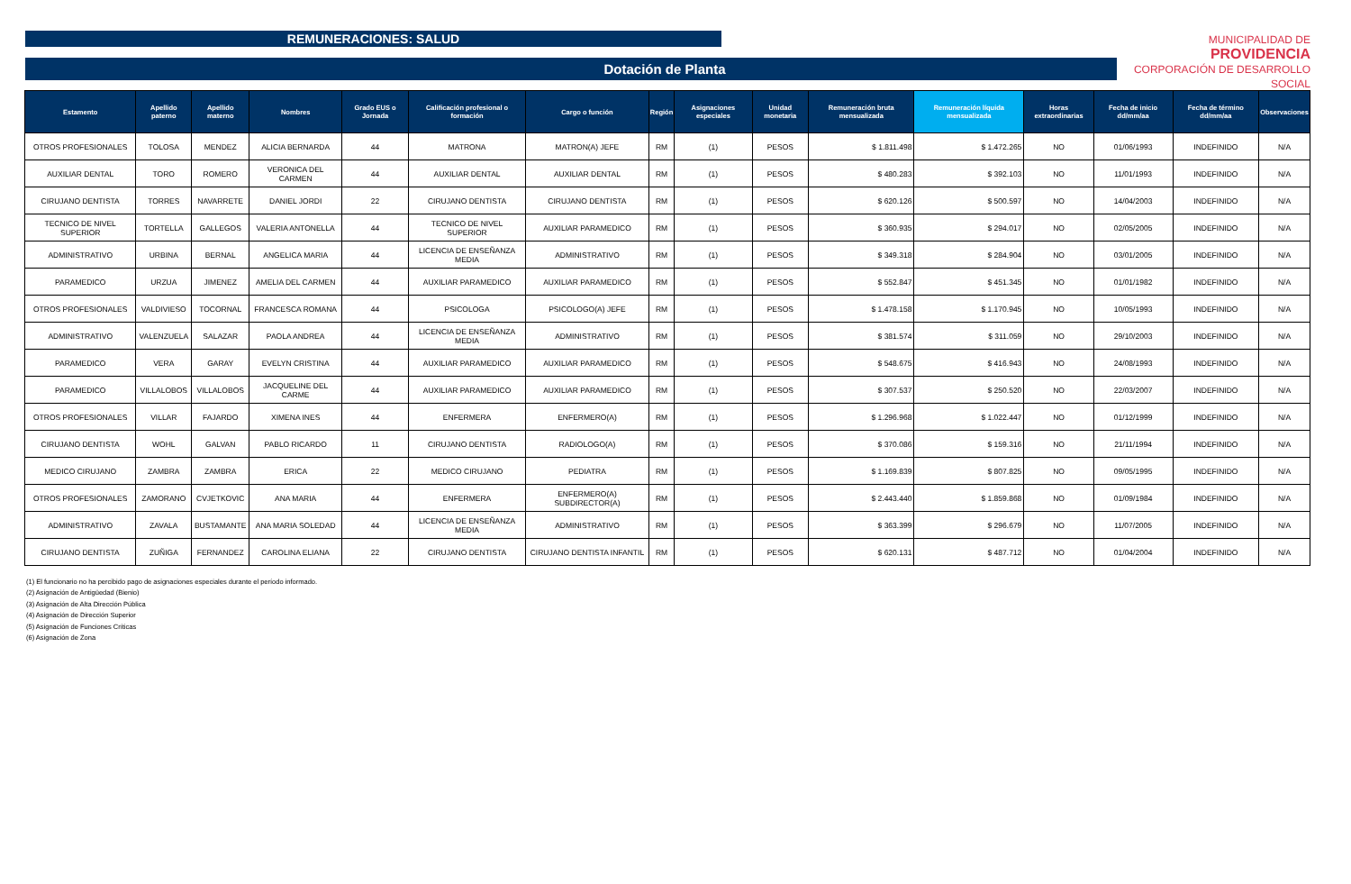REMUNERACIONES: SALUD
Dotación de Planta
MUNICIPALIDAD DE
PROVIDENCIA
CORPORACIÓN DE DESARROLLO SOCIAL
| Estamento | Apellido paterno | Apellido materno | Nombres | Grado EUS o Jornada | Calificación profesional o formación | Cargo o función | Región | Asignaciones especiales | Unidad monetaria | Remuneración bruta mensualizada | Remuneración líquida mensualizada | Horas extraordinarias | Fecha de inicio dd/mm/aa | Fecha de término dd/mm/aa | Observaciones |
| --- | --- | --- | --- | --- | --- | --- | --- | --- | --- | --- | --- | --- | --- | --- | --- |
| OTROS PROFESIONALES | TOLOSA | MENDEZ | ALICIA BERNARDA | 44 | MATRONA | MATRON(A) JEFE | RM | (1) | PESOS | $ 1.811.498 | $ 1.472.265 | NO | 01/06/1993 | INDEFINIDO | N/A |
| AUXILIAR DENTAL | TORO | ROMERO | VERONICA DEL CARMEN | 44 | AUXILIAR DENTAL | AUXILIAR DENTAL | RM | (1) | PESOS | $ 480.283 | $ 392.103 | NO | 11/01/1993 | INDEFINIDO | N/A |
| CIRUJANO DENTISTA | TORRES | NAVARRETE | DANIEL JORDI | 22 | CIRUJANO DENTISTA | CIRUJANO DENTISTA | RM | (1) | PESOS | $ 620.126 | $ 500.597 | NO | 14/04/2003 | INDEFINIDO | N/A |
| TECNICO DE NIVEL SUPERIOR | TORTELLA | GALLEGOS | VALERIA ANTONELLA | 44 | TECNICO DE NIVEL SUPERIOR | AUXILIAR PARAMEDICO | RM | (1) | PESOS | $ 360.935 | $ 294.017 | NO | 02/05/2005 | INDEFINIDO | N/A |
| ADMINISTRATIVO | URBINA | BERNAL | ANGELICA MARIA | 44 | LICENCIA DE ENSEÑANZA MEDIA | ADMINISTRATIVO | RM | (1) | PESOS | $ 349.318 | $ 284.904 | NO | 03/01/2005 | INDEFINIDO | N/A |
| PARAMEDICO | URZUA | JIMENEZ | AMELIA DEL CARMEN | 44 | AUXILIAR PARAMEDICO | AUXILIAR PARAMEDICO | RM | (1) | PESOS | $ 552.847 | $ 451.345 | NO | 01/01/1982 | INDEFINIDO | N/A |
| OTROS PROFESIONALES | VALDIVIESO | TOCORNAL | FRANCESCA ROMANA | 44 | PSICOLOGA | PSICOLOGO(A) JEFE | RM | (1) | PESOS | $ 1.478.158 | $ 1.170.945 | NO | 10/05/1993 | INDEFINIDO | N/A |
| ADMINISTRATIVO | VALENZUELA | SALAZAR | PAOLA ANDREA | 44 | LICENCIA DE ENSEÑANZA MEDIA | ADMINISTRATIVO | RM | (1) | PESOS | $ 381.574 | $ 311.059 | NO | 29/10/2003 | INDEFINIDO | N/A |
| PARAMEDICO | VERA | GARAY | EVELYN CRISTINA | 44 | AUXILIAR PARAMEDICO | AUXILIAR PARAMEDICO | RM | (1) | PESOS | $ 548.675 | $ 416.943 | NO | 24/08/1993 | INDEFINIDO | N/A |
| PARAMEDICO | VILLALOBOS | VILLALOBOS | JACQUELINE DEL CARME | 44 | AUXILIAR PARAMEDICO | AUXILIAR PARAMEDICO | RM | (1) | PESOS | $ 307.537 | $ 250.520 | NO | 22/03/2007 | INDEFINIDO | N/A |
| OTROS PROFESIONALES | VILLAR | FAJARDO | XIMENA INES | 44 | ENFERMERA | ENFERMERO(A) | RM | (1) | PESOS | $ 1.296.968 | $ 1.022.447 | NO | 01/12/1999 | INDEFINIDO | N/A |
| CIRUJANO DENTISTA | WOHL | GALVAN | PABLO RICARDO | 11 | CIRUJANO DENTISTA | RADIOLOGO(A) | RM | (1) | PESOS | $ 370.086 | $ 159.316 | NO | 21/11/1994 | INDEFINIDO | N/A |
| MEDICO CIRUJANO | ZAMBRA | ZAMBRA | ERICA | 22 | MEDICO CIRUJANO | PEDIATRA | RM | (1) | PESOS | $ 1.169.839 | $ 807.825 | NO | 09/05/1995 | INDEFINIDO | N/A |
| OTROS PROFESIONALES | ZAMORANO | CVJETKOVIC | ANA MARIA | 44 | ENFERMERA | ENFERMERO(A) SUBDIRECTOR(A) | RM | (1) | PESOS | $ 2.443.440 | $ 1.859.868 | NO | 01/09/1984 | INDEFINIDO | N/A |
| ADMINISTRATIVO | ZAVALA | BUSTAMANTE | ANA MARIA SOLEDAD | 44 | LICENCIA DE ENSEÑANZA MEDIA | ADMINISTRATIVO | RM | (1) | PESOS | $ 363.399 | $ 296.679 | NO | 11/07/2005 | INDEFINIDO | N/A |
| CIRUJANO DENTISTA | ZUÑIGA | FERNANDEZ | CAROLINA ELIANA | 22 | CIRUJANO DENTISTA | CIRUJANO DENTISTA INFANTIL | RM | (1) | PESOS | $ 620.131 | $ 487.712 | NO | 01/04/2004 | INDEFINIDO | N/A |
(1) El funcionario no ha percibido pago de asignaciones especiales durante el período informado.
(2) Asignación de Antigüedad (Bienio)
(3) Asignación de Alta Dirección Pública
(4) Asignación de Dirección Superior
(5) Asignación de Funciones Críticas
(6) Asignación de Zona